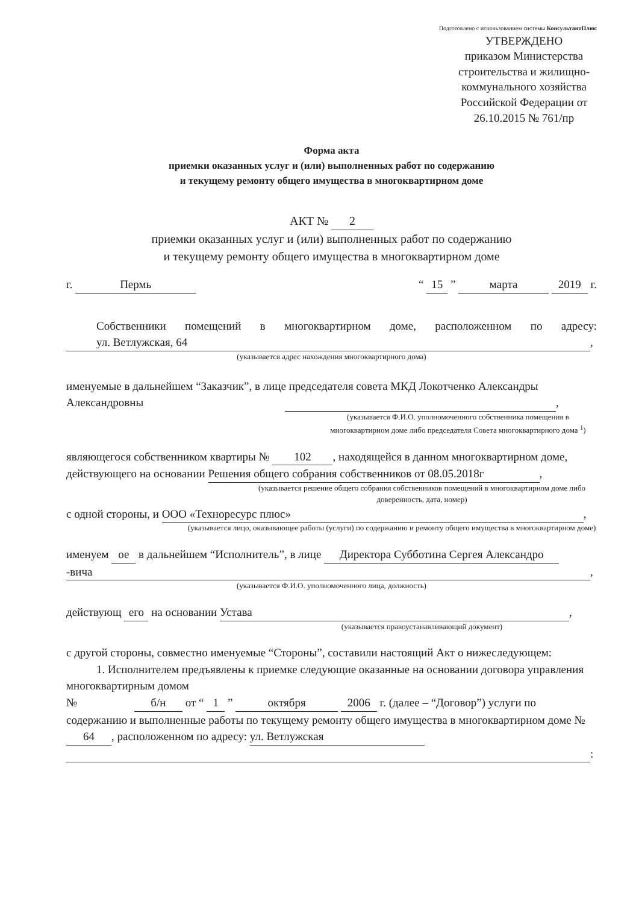Подготовлено с использованием системы КонсультантПлюс
УТВЕРЖДЕНО
приказом Министерства строительства и жилищно-коммунального хозяйства Российской Федерации от 26.10.2015 № 761/пр
Форма акта
приемки оказанных услуг и (или) выполненных работ по содержанию
и текущему ремонту общего имущества в многоквартирном доме
АКТ № 2
приемки оказанных услуг и (или) выполненных работ по содержанию
и текущему ремонту общего имущества в многоквартирном доме
г. Пермь “ 15 ” марта 2019 г.
Собственники помещений в многоквартирном доме, расположенном по адресу: ул. Ветлужская, 64,
(указывается адрес нахождения многоквартирного дома)
именуемые в дальнейшем “Заказчик”, в лице председателя совета МКД Локотченко Александры Александровны ,
(указывается Ф.И.О. уполномоченного собственника помещения в многоквартирном доме либо председателя Совета многоквартирного дома <sup>1</sup>)
являющегося собственником квартиры № 102, находящейся в данном многоквартирном доме, действующего на основании Решения общего собрания собственников от 08.05.2018г,
(указывается решение общего собрания собственников помещений в многоквартирном доме либо доверенность, дата, номер)
с одной стороны, и ООО «Технoресурс плюс»,
(указывается лицо, оказывающее работы (услуги) по содержанию и ремонту общего имущества в многоквартирном доме)
именуем ое в дальнейшем “Исполнитель”, в лице Директора Субботина Сергея Александро -вича,
(указывается Ф.И.О. уполномоченного лица, должность)
действующ его на основании Устава,
(указывается правоустанавливающий документ)
с другой стороны, совместно именуемые “Стороны”, составили настоящий Акт о нижеследующем:
1. Исполнителем предъявлены к приемке следующие оказанные на основании договора управления многоквартирным домом
№ б/н от “ 1 ” октября 2006 г. (далее – “Договор”) услуги по содержанию и выполненные работы по текущему ремонту общего имущества в многоквартирном доме № 64, расположенном по адресу: ул. Ветлужская :